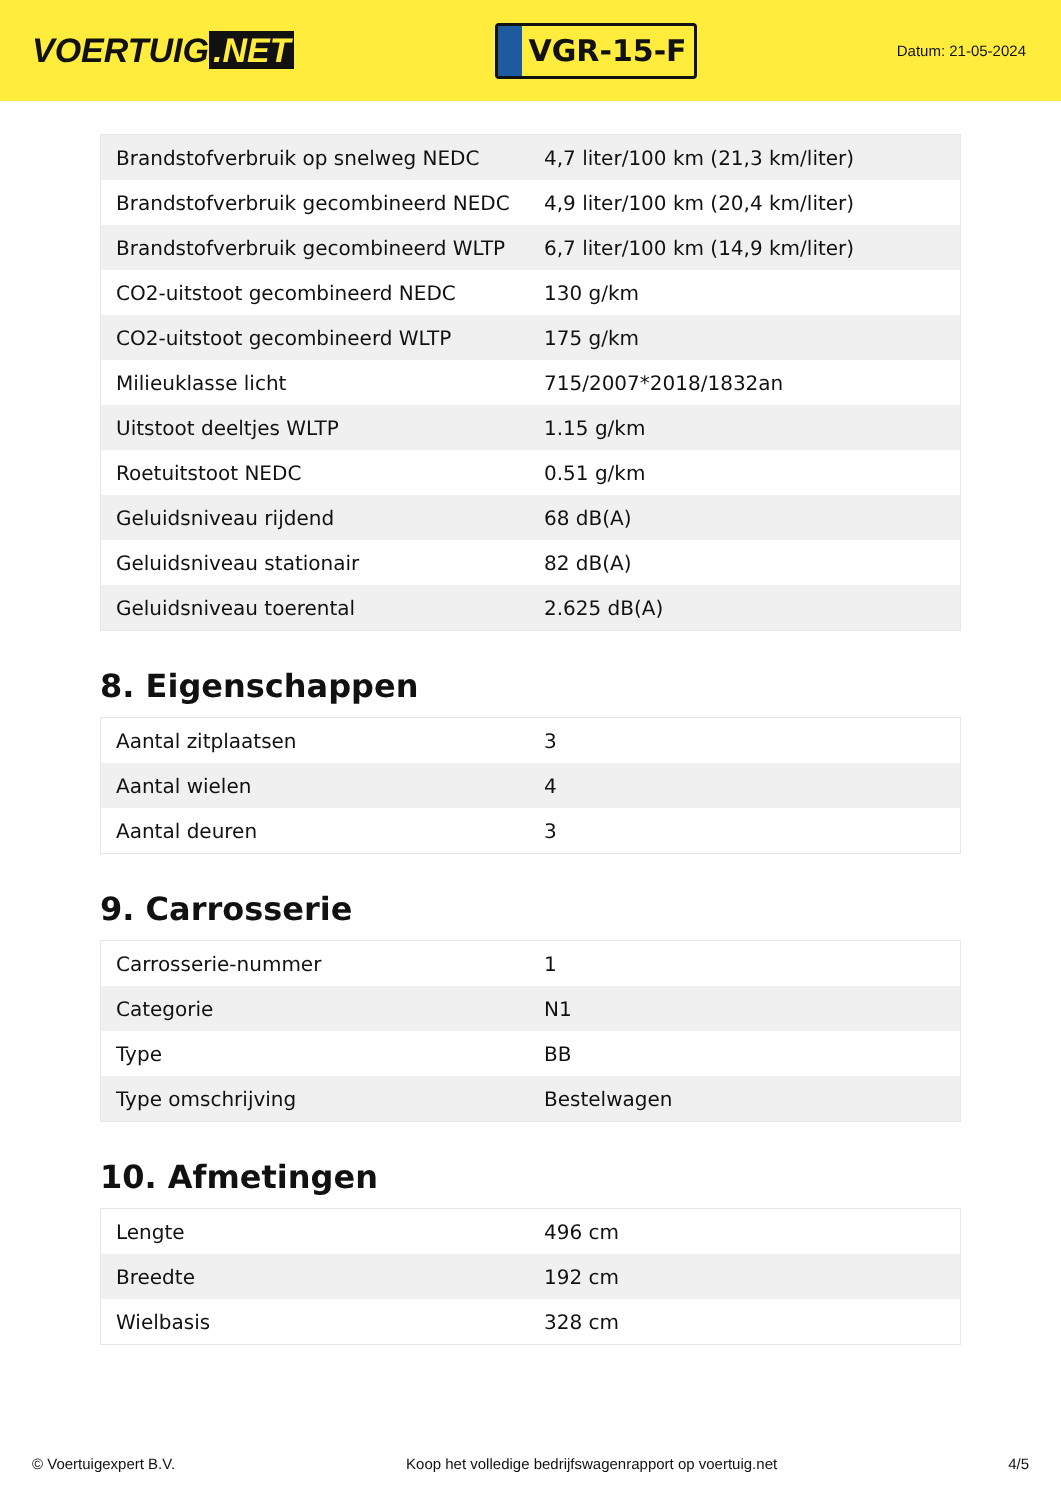VOERTUIG.NET
VGR-15-F
Datum: 21-05-2024
| Brandstofverbruik op snelweg NEDC | 4,7 liter/100 km (21,3 km/liter) |
| Brandstofverbruik gecombineerd NEDC | 4,9 liter/100 km (20,4 km/liter) |
| Brandstofverbruik gecombineerd WLTP | 6,7 liter/100 km (14,9 km/liter) |
| CO2-uitstoot gecombineerd NEDC | 130 g/km |
| CO2-uitstoot gecombineerd WLTP | 175 g/km |
| Milieuklasse licht | 715/2007*2018/1832an |
| Uitstoot deeltjes WLTP | 1.15 g/km |
| Roetuitstoot NEDC | 0.51 g/km |
| Geluidsniveau rijdend | 68 dB(A) |
| Geluidsniveau stationair | 82 dB(A) |
| Geluidsniveau toerental | 2.625 dB(A) |
8. Eigenschappen
| Aantal zitplaatsen | 3 |
| Aantal wielen | 4 |
| Aantal deuren | 3 |
9. Carrosserie
| Carrosserie-nummer | 1 |
| Categorie | N1 |
| Type | BB |
| Type omschrijving | Bestelwagen |
10. Afmetingen
| Lengte | 496 cm |
| Breedte | 192 cm |
| Wielbasis | 328 cm |
© Voertuigexpert B.V. Koop het volledige bedrijfswagenrapport op voertuig.net 4/5